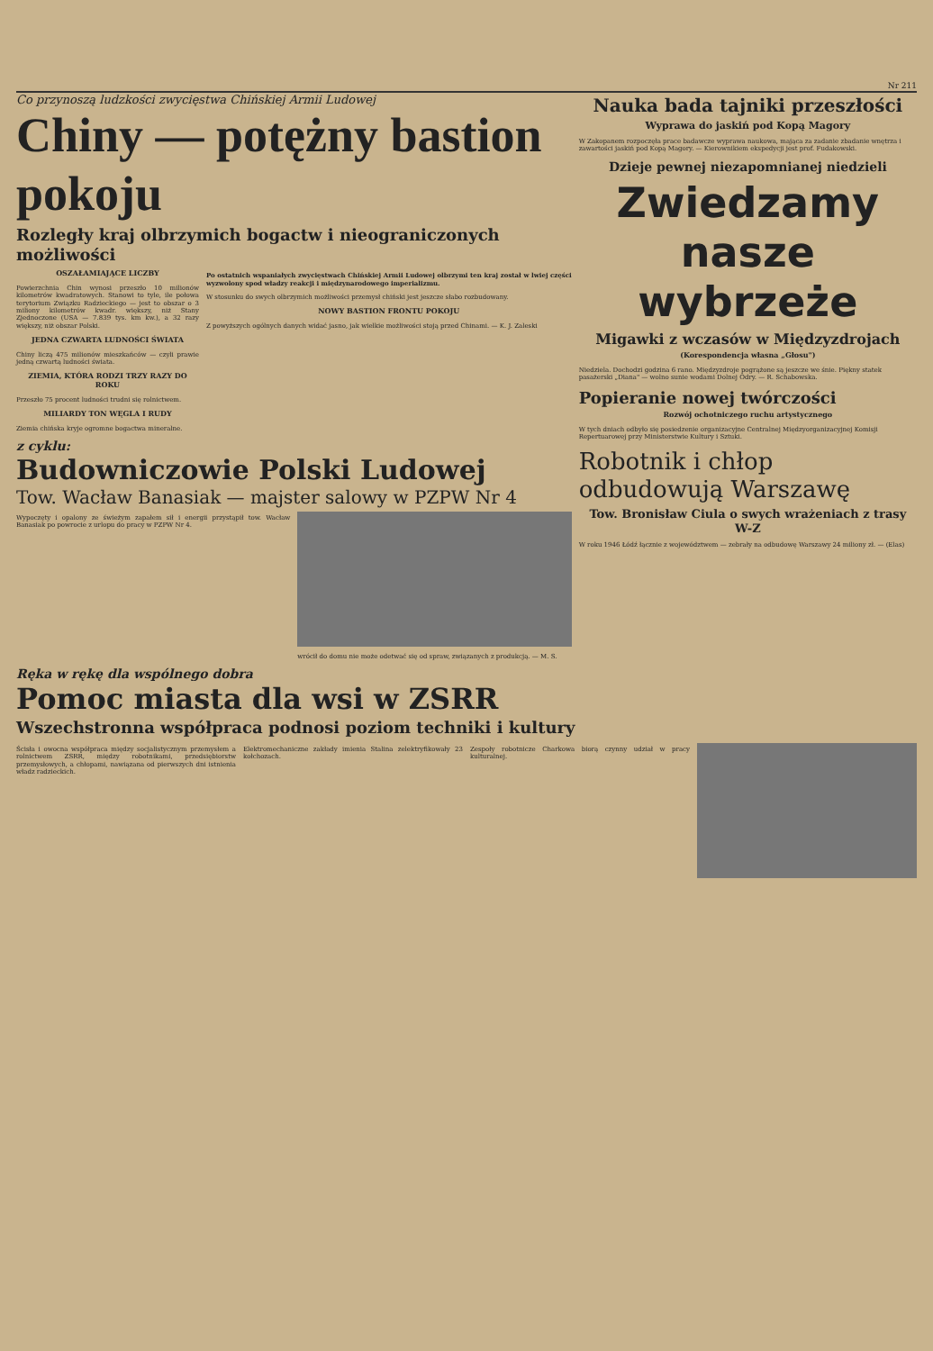Nr 211
Co przynoszą ludzkości zwycięstwa Chińskiej Armii Ludowej
Chiny — potężny bastion pokoju
Rozległy kraj olbrzymich bogactw i nieograniczonych możliwości
OSZAŁAMIAJĄCE LICZBY
Powierzchnia Chin wynosi przeszło 10 milionów kilometrów kwadratowych. Stanowi to tyle, ile połowa terytorium Związku Radzieckiego — jest to obszar o 3 miliony kilometrów kwadr. większy, niż Stany Zjednoczone (USA — 7.839 tys. km kw.), a 32 razy większy, niż obszar Polski.
JEDNA CZWARTA LUDNOŚCI ŚWIATA
Chiny liczą 475 milionów mieszkańców — czyli prawie jedną czwartą ludności świata.
ZIEMIA, KTÓRA RODZI TRZY RAZY DO ROKU
Przeszło 75 procent ludności trudni się rolnictwem.
MILIARDY TON WĘGLA I RUDY
Ziemia chińska kryje ogromne bogactwa mineralne.
Po ostatnich wspaniałych zwycięstwach Chińskiej Armii Ludowej olbrzymi ten kraj został w lwiej części wyzwolony spod władzy reakcji i międzynarodowego imperializmu.
W stosunku do swych olbrzymich możliwości przemysł chiński jest jeszcze słabo rozbudowany.
NOWY BASTION FRONTU POKOJU
Z powyższych ogólnych danych widać jasno, jak wielkie możliwości stoją przed Chinami. — K. J. Zaleski
z cyklu:
Budowniczowie Polski Ludowej
Tow. Wacław Banasiak — majster salowy w PZPW Nr 4
Wypoczęty i opalony ze świeżym zapałem sił i energii przystąpił tow. Wacław Banasiak po powrocie z urlopu do pracy w PZPW Nr 4.
wrócił do domu nie może odetwać się od spraw, związanych z produkcją. — M. S.
Nauka bada tajniki przeszłości
Wyprawa do jaskiń pod Kopą Magory
W Zakopanem rozpoczęła prace badawcze wyprawa naukowa, mająca za zadanie zbadanie wnętrza i zawartości jaskiń pod Kopą Magory. — Kierownikiem ekspedycji jest prof. Fudakowski.
Dzieje pewnej niezapomnianej niedzieli
Zwiedzamy nasze wybrzeże
Migawki z wczasów w Międzyzdrojach
(Korespondencja własna „Głosu")
Niedziela. Dochodzi godzina 6 rano. Międzyzdroje pogrążone są jeszcze we śnie. Piękny statek pasażerski „Diana" — wolno sunie wodami Dolnej Odry. — R. Schabowska.
Popieranie nowej twórczości
Rozwój ochotniczego ruchu artystycznego
W tych dniach odbyło się posiedzenie organizacyjne Centralnej Międzyorganizacyjnej Komisji Repertuarowej przy Ministerstwie Kultury i Sztuki.
Robotnik i chłop odbudowują Warszawę
Tow. Bronisław Ciula o swych wrażeniach z trasy W-Z
W roku 1946 Łódź łącznie z województwem — zebrały na odbudowę Warszawy 24 miliony zł. — (Elas)
Ręka w rękę dla wspólnego dobra
Pomoc miasta dla wsi w ZSRR
Wszechstronna współpraca podnosi poziom techniki i kultury
Ścisła i owocna współpraca między socjalistycznym przemysłem a rolnictwem ZSRR, między robotnikami, przedsiębiorstw przemysłowych, a chłopami, nawiązana od pierwszych dni istnienia władz radzieckich.
Elektromechaniczne zakłady imienia Stalina zelektryfikowały 23 kołchozach.
Zespoły robotnicze Charkowa biorą czynny udział w pracy kulturalnej.